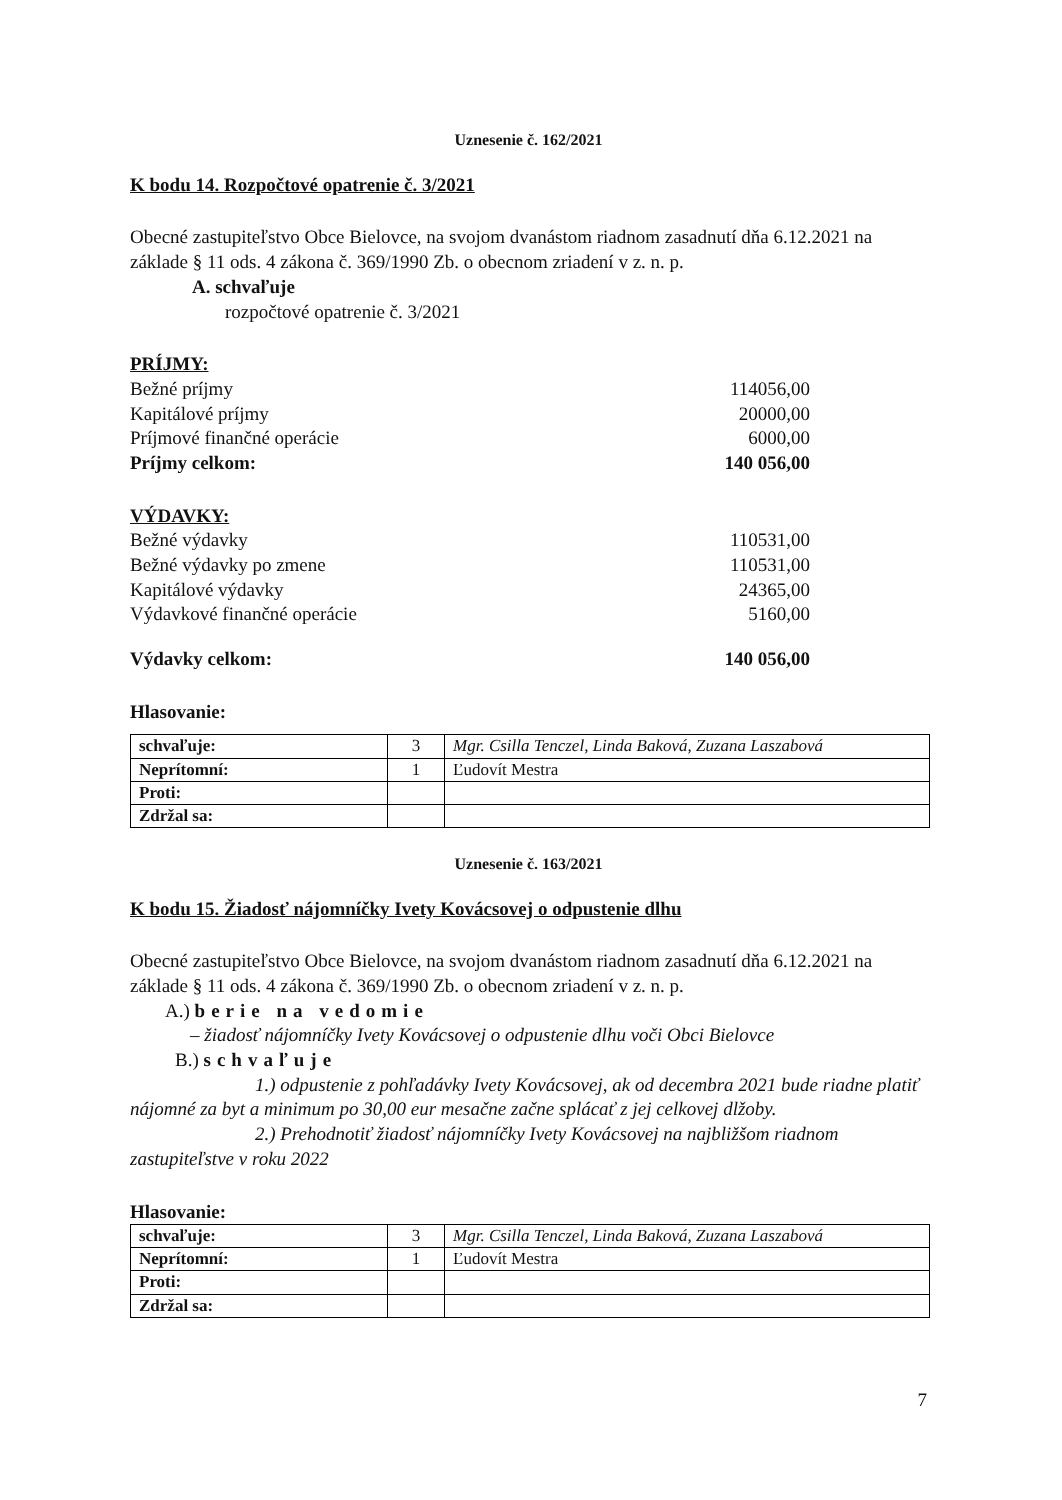Uznesenie č. 162/2021
K bodu 14. Rozpočtové opatrenie č. 3/2021
Obecné zastupiteľstvo Obce Bielovce, na svojom dvanástom riadnom zasadnutí dňa 6.12.2021 na základe § 11 ods. 4 zákona č. 369/1990 Zb. o obecnom zriadení v z. n. p.
A. schvaľuje
rozpočtové opatrenie č. 3/2021
PRÍJMY:
Bežné príjmy 114056,00
Kapitálové príjmy 20000,00
Príjmové finančné operácie 6000,00
Príjmy celkom: 140 056,00
VÝDAVKY:
Bežné výdavky 110531,00
Bežné výdavky po zmene 110531,00
Kapitálové výdavky 24365,00
Výdavkové finančné operácie 5160,00
Výdavky celkom: 140 056,00
Hlasovanie:
| schvaľuje: | 3 | Mgr. Csilla Tenczel, Linda Baková, Zuzana Laszabová |
| Neprítomní: | 1 | Ľudovít Mestra |
| Proti: | | |
| Zdržal sa: | | |
Uznesenie č. 163/2021
K bodu 15. Žiadosť nájomníčky Ivety Kovácsovej o odpustenie dlhu
Obecné zastupiteľstvo Obce Bielovce, na svojom dvanástom riadnom zasadnutí dňa 6.12.2021 na základe § 11 ods. 4 zákona č. 369/1990 Zb. o obecnom zriadení v z. n. p.
A.) berie na vedomie
– žiadosť nájomníčky Ivety Kovácsovej o odpustenie dlhu voči Obci Bielovce
B.) schvaľuje
1.) odpustenie z pohľadávky Ivety Kovácsovej, ak od decembra 2021 bude riadne platiť nájomné za byt a minimum po 30,00 eur mesačne začne splácať z jej celkovej dlžoby.
2.) Prehodnotiť žiadosť nájomníčky Ivety Kovácsovej na najbližšom riadnom zastupiteľstve v roku 2022
Hlasovanie:
| schvaľuje: | 3 | Mgr. Csilla Tenczel, Linda Baková, Zuzana Laszabová |
| Neprítomní: | 1 | Ľudovít Mestra |
| Proti: | | |
| Zdržal sa: | | |
7